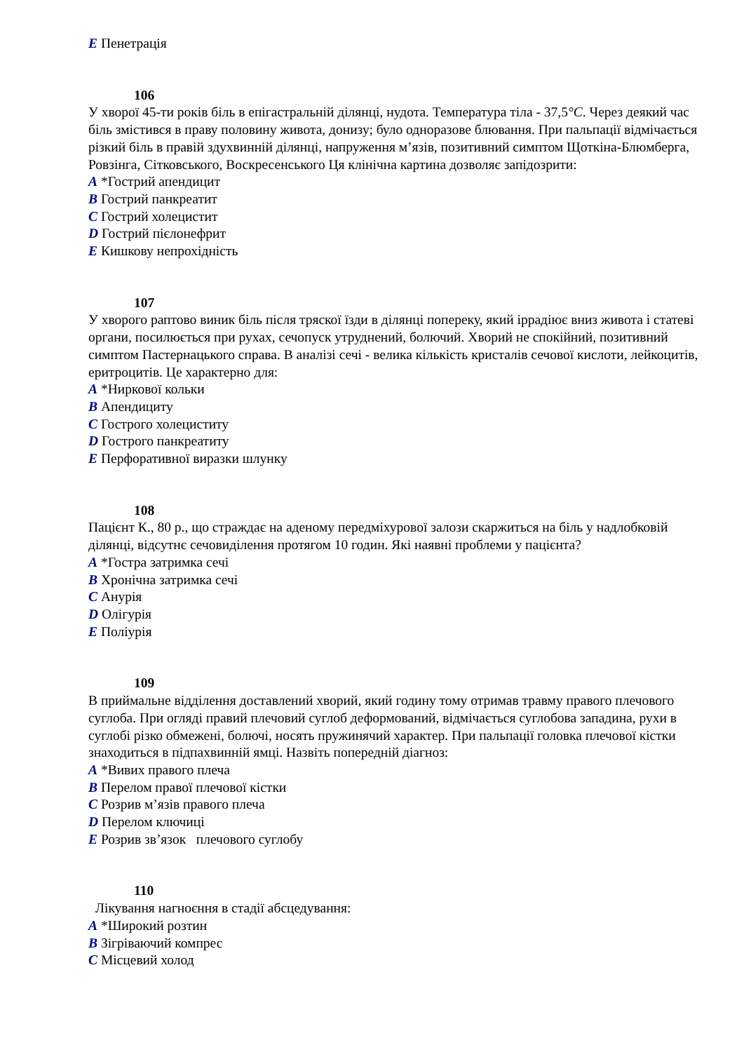E Пенетрація
106
У хворої 45-ти років біль в епігастральній ділянці, нудота. Температура тіла - 37,5°C. Через деякий час біль змістився в праву половину живота, донизу; було одноразове блювання. При пальпації відмічається різкий біль в правій здухвинній ділянці, напруження м’язів, позитивний симптом Щоткіна-Блюмберга, Ровзінга, Сітковського, Воскресенського Ця клінічна картина дозволяє запідозрити:
A *Гострий апендицит
B Гострий панкреатит
C Гострий холецистит
D Гострий пієлонефрит
E Кишкову непрохідність
107
У хворого раптово виник біль після тряскої їзди в ділянці попереку, який іррадіює вниз живота і статеві органи, посилюється при рухах, сечопуск утруднений, болючий. Хворий не спокійний, позитивний симптом Пастернацького справа. В аналізі сечі - велика кількість кристалів сечової кислоти, лейкоцитів, еритроцитів. Це характерно для:
A *Ниркової кольки
B Апендициту
C Гострого холециститу
D Гострого панкреатиту
E Перфоративної виразки шлунку
108
Пацієнт К., 80 р., що страждає на аденому передміхурової залози скаржиться на біль у надлобковій ділянці, відсутнє сечовиділення протягом 10 годин. Які наявні проблеми у пацієнта?
A *Гостра затримка сечі
B Хронічна затримка сечі
C Анурія
D Олігурія
E Поліурія
109
В приймальне відділення доставлений хворий, який годину тому отримав травму правого плечового суглоба. При огляді правий плечовий суглоб деформований, відмічається суглобова западина, рухи в суглобі різко обмежені, болючі, носять пружинячий характер. При пальпації головка плечової кістки знаходиться в підпахвинній ямці. Назвіть попередній діагноз:
A *Вивих правого плеча
B Перелом правої плечової кістки
C Розрив м’язів правого плеча
D Перелом ключиці
E Розрив зв’язок плечового суглобу
110
Лікування нагноєння в стадії абсцедування:
A *Широкий розтин
B Зігріваючий компрес
C Місцевий холод